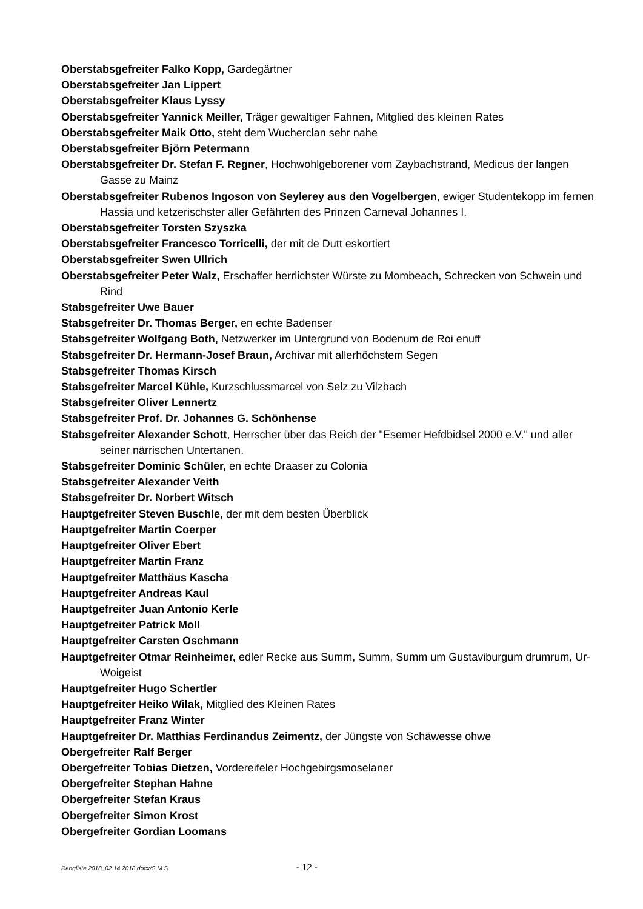Oberstabsgefreiter Falko Kopp, Gardegärtner
Oberstabsgefreiter Jan Lippert
Oberstabsgefreiter Klaus Lyssy
Oberstabsgefreiter Yannick Meiller, Träger gewaltiger Fahnen, Mitglied des kleinen Rates
Oberstabsgefreiter Maik Otto, steht dem Wucherclan sehr nahe
Oberstabsgefreiter Björn Petermann
Oberstabsgefreiter Dr. Stefan F. Regner, Hochwohlgeborener vom Zaybachstrand, Medicus der langen Gasse zu Mainz
Oberstabsgefreiter Rubenos Ingoson von Seylerey aus den Vogelbergen, ewiger Studentekopp im fernen Hassia und ketzerischster aller Gefährten des Prinzen Carneval Johannes I.
Oberstabsgefreiter Torsten Szyszka
Oberstabsgefreiter Francesco Torricelli, der mit de Dutt eskortiert
Oberstabsgefreiter Swen Ullrich
Oberstabsgefreiter Peter Walz, Erschaffer herrlichster Würste zu Mombeach, Schrecken von Schwein und Rind
Stabsgefreiter Uwe Bauer
Stabsgefreiter Dr. Thomas Berger, en echte Badenser
Stabsgefreiter Wolfgang Both, Netzwerker im Untergrund von Bodenum de Roi enuff
Stabsgefreiter Dr. Hermann-Josef Braun, Archivar mit allerhöchstem Segen
Stabsgefreiter Thomas Kirsch
Stabsgefreiter Marcel Kühle, Kurzschlussmarcel von Selz zu Vilzbach
Stabsgefreiter Oliver Lennertz
Stabsgefreiter Prof. Dr. Johannes G. Schönhense
Stabsgefreiter Alexander Schott, Herrscher über das Reich der "Esemer Hefdbidsel 2000 e.V." und aller seiner närrischen Untertanen.
Stabsgefreiter Dominic Schüler, en echte Draaser zu Colonia
Stabsgefreiter Alexander Veith
Stabsgefreiter Dr. Norbert Witsch
Hauptgefreiter Steven Buschle, der mit dem besten Überblick
Hauptgefreiter Martin Coerper
Hauptgefreiter Oliver Ebert
Hauptgefreiter Martin Franz
Hauptgefreiter Matthäus Kascha
Hauptgefreiter Andreas Kaul
Hauptgefreiter Juan Antonio Kerle
Hauptgefreiter Patrick Moll
Hauptgefreiter Carsten Oschmann
Hauptgefreiter Otmar Reinheimer, edler Recke aus Summ, Summ, Summ um Gustaviburgum drumrum, Ur-Woigeist
Hauptgefreiter Hugo Schertler
Hauptgefreiter Heiko Wilak, Mitglied des Kleinen Rates
Hauptgefreiter Franz Winter
Hauptgefreiter Dr. Matthias Ferdinandus Zeimentz, der Jüngste von Schäwesse ohwe
Obergefreiter Ralf Berger
Obergefreiter Tobias Dietzen, Vordereifeler Hochgebirgsmoselaner
Obergefreiter Stephan Hahne
Obergefreiter Stefan Kraus
Obergefreiter Simon Krost
Obergefreiter Gordian Loomans
Rangliste 2018_02.14.2018.docx/S.M.S. - 12 -